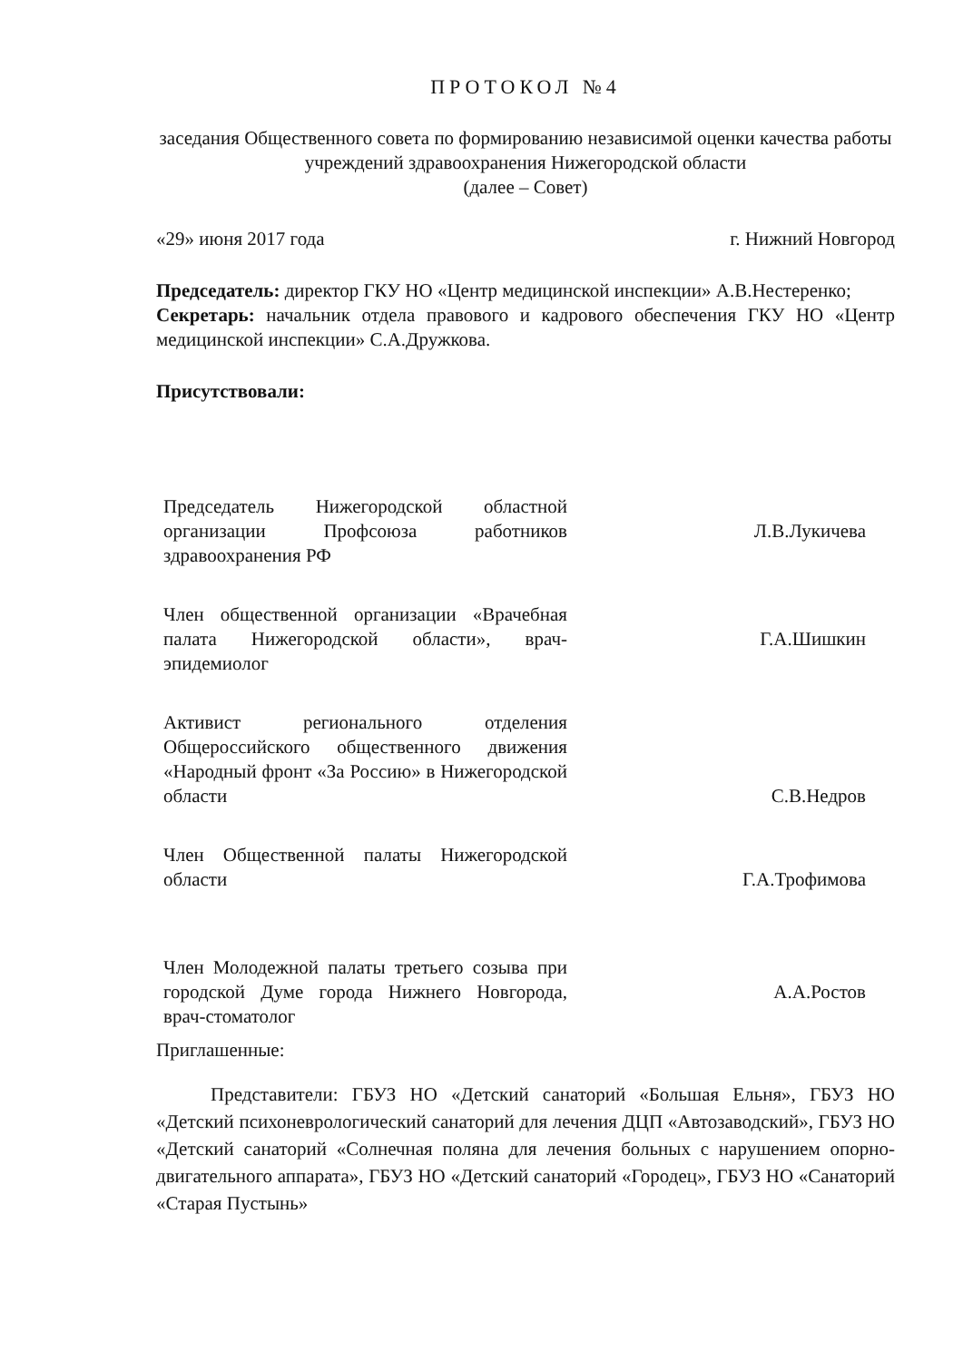ПРОТОКОЛ №4
заседания Общественного совета по формированию независимой оценки качества работы учреждений здравоохранения Нижегородской области
(далее – Совет)
«29» июня 2017 года г. Нижний Новгород
Председатель: директор ГКУ НО «Центр медицинской инспекции» А.В.Нестеренко;
Секретарь: начальник отдела правового и кадрового обеспечения ГКУ НО «Центр медицинской инспекции» С.А.Дружкова.
Присутствовали:
Председатель Нижегородской областной организации Профсоюза работников здравоохранения РФ
Л.В.Лукичева
Член общественной организации «Врачебная палата Нижегородской области», врач-эпидемиолог
Г.А.Шишкин
Активист регионального отделения Общероссийского общественного движения «Народный фронт «За Россию» в Нижегородской области
С.В.Недров
Член Общественной палаты Нижегородской области
Г.А.Трофимова
Член Молодежной палаты третьего созыва при городской Думе города Нижнего Новгорода, врач-стоматолог
А.А.Ростов
Приглашенные:
Представители: ГБУЗ НО «Детский санаторий «Большая Ельня», ГБУЗ НО «Детский психоневрологический санаторий для лечения ДЦП «Автозаводский», ГБУЗ НО «Детский санаторий «Солнечная поляна для лечения больных с нарушением опорно-двигательного аппарата», ГБУЗ НО «Детский санаторий «Городец», ГБУЗ НО «Санаторий «Старая Пустынь»